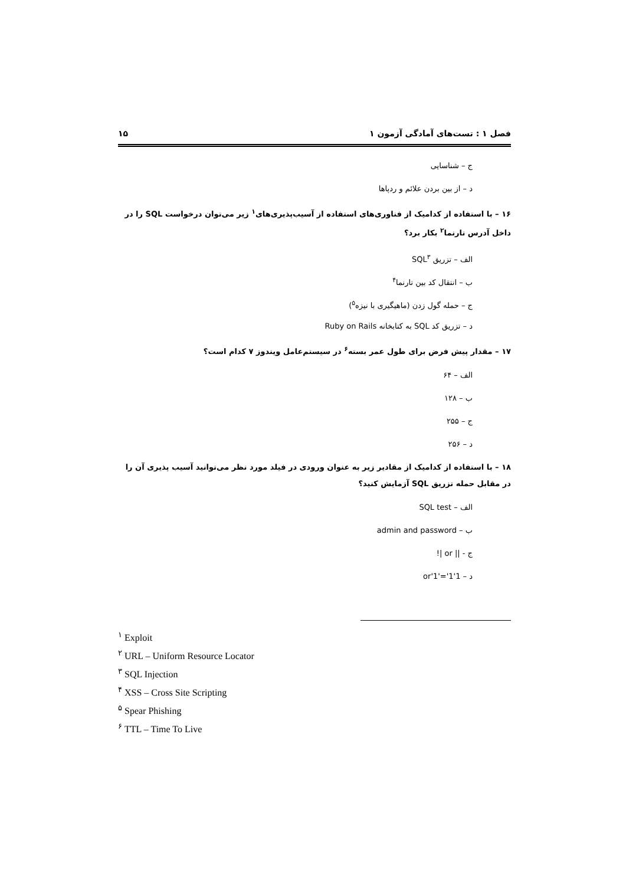فصل ۱ : تست‌های آمادگی آزمون ۱ ۱۵
ج – شناسایی
د – از بین بردن علائم و ردپاها
۱۶ – با استفاده از کدامیک از فناوری‌های استفاده از آسیب‌پذیری‌های<sup>۱</sup> زیر می‌توان درخواست SQL را در داخل آدرس تارنما<sup>۲</sup> بکار برد؟
الف – تزریق SQL<sup>۳</sup>
ب – انتقال کد بین تارنما<sup>۴</sup>
ج – حمله گول زدن (ماهیگیری با نیزه<sup>۵</sup>)
د – تزریق کد SQL به کتابخانه Ruby on Rails
۱۷ – مقدار پیش فرض برای طول عمر بسته<sup>۶</sup> در سیستم‌عامل ویندوز ۷ کدام است؟
الف – ۶۴
ب – ۱۲۸
ج – ۲۵۵
د – ۲۵۶
۱۸ – با استفاده از کدامیک از مقادیر زیر به عنوان ورودی در فیلد مورد نظر می‌توانید آسیب پذیری آن را در مقابل حمله تزریق SQL آزمایش کنید؟
الف – SQL test
ب – admin and password
ج - || or |!
د – 1'or'1'='1
<sup>۱</sup> Exploit
<sup>۲</sup> URL – Uniform Resource Locator
<sup>۳</sup> SQL Injection
<sup>۴</sup> XSS – Cross Site Scripting
<sup>۵</sup> Spear Phishing
<sup>۶</sup> TTL – Time To Live